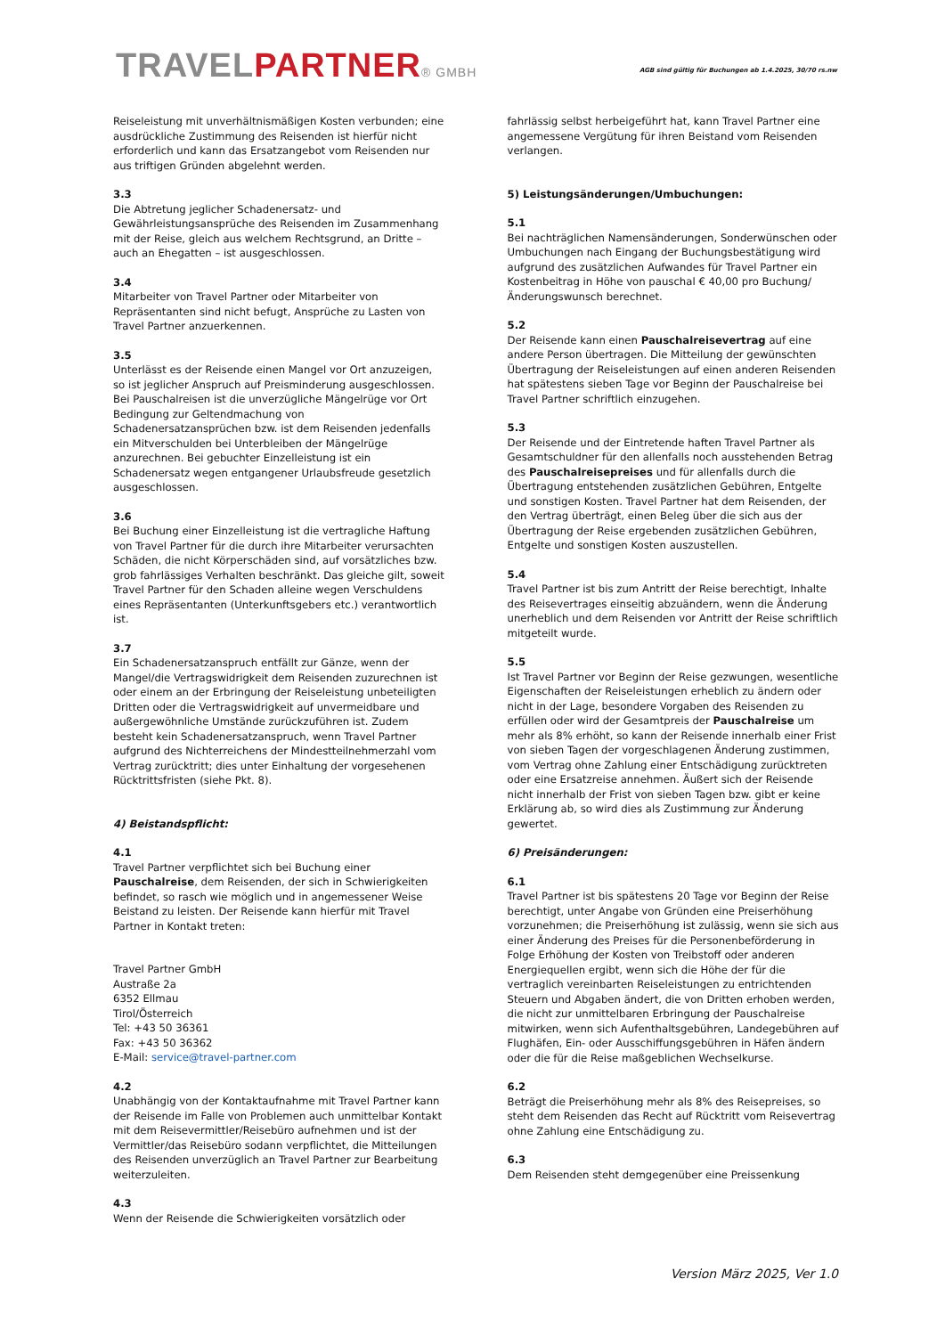TRAVELPARTNER® GMBH
AGB sind gültig für Buchungen ab 1.4.2025, 30/70 rs.nw
Reiseleistung mit unverhältnismäßigen Kosten verbunden; eine ausdrückliche Zustimmung des Reisenden ist hierfür nicht erforderlich und kann das Ersatzangebot vom Reisenden nur aus triftigen Gründen abgelehnt werden.
3.3
Die Abtretung jeglicher Schadenersatz- und Gewährleistungsansprüche des Reisenden im Zusammenhang mit der Reise, gleich aus welchem Rechtsgrund, an Dritte – auch an Ehegatten – ist ausgeschlossen.
3.4
Mitarbeiter von Travel Partner oder Mitarbeiter von Repräsentanten sind nicht befugt, Ansprüche zu Lasten von Travel Partner anzuerkennen.
3.5
Unterlässt es der Reisende einen Mangel vor Ort anzuzeigen, so ist jeglicher Anspruch auf Preisminderung ausgeschlossen. Bei Pauschalreisen ist die unverzügliche Mängelrüge vor Ort Bedingung zur Geltendmachung von Schadenersatzansprüchen bzw. ist dem Reisenden jedenfalls ein Mitverschulden bei Unterbleiben der Mängelrüge anzurechnen. Bei gebuchter Einzelleistung ist ein Schadenersatz wegen entgangener Urlaubsfreude gesetzlich ausgeschlossen.
3.6
Bei Buchung einer Einzelleistung ist die vertragliche Haftung von Travel Partner für die durch ihre Mitarbeiter verursachten Schäden, die nicht Körperschäden sind, auf vorsätzliches bzw. grob fahrlässiges Verhalten beschränkt. Das gleiche gilt, soweit Travel Partner für den Schaden alleine wegen Verschuldens eines Repräsentanten (Unterkunftsgebers etc.) verantwortlich ist.
3.7
Ein Schadenersatzanspruch entfällt zur Gänze, wenn der Mangel/die Vertragswidrigkeit dem Reisenden zuzurechnen ist oder einem an der Erbringung der Reiseleistung unbeteiligten Dritten oder die Vertragswidrigkeit auf unvermeidbare und außergewöhnliche Umstände zurückzuführen ist. Zudem besteht kein Schadenersatzanspruch, wenn Travel Partner aufgrund des Nichterreichens der Mindestteilnehmerzahl vom Vertrag zurücktritt; dies unter Einhaltung der vorgesehenen Rücktrittsfristen (siehe Pkt. 8).
4) Beistandspflicht:
4.1
Travel Partner verpflichtet sich bei Buchung einer Pauschalreise, dem Reisenden, der sich in Schwierigkeiten befindet, so rasch wie möglich und in angemessener Weise Beistand zu leisten. Der Reisende kann hierfür mit Travel Partner in Kontakt treten:
Travel Partner GmbH
Austraße 2a
6352 Ellmau
Tirol/Österreich
Tel: +43 50 36361
Fax: +43 50 36362
E-Mail: service@travel-partner.com
4.2
Unabhängig von der Kontaktaufnahme mit Travel Partner kann der Reisende im Falle von Problemen auch unmittelbar Kontakt mit dem Reisevermittler/Reisebüro aufnehmen und ist der Vermittler/das Reisebüro sodann verpflichtet, die Mitteilungen des Reisenden unverzüglich an Travel Partner zur Bearbeitung weiterzuleiten.
4.3
Wenn der Reisende die Schwierigkeiten vorsätzlich oder
fahrlässig selbst herbeigeführt hat, kann Travel Partner eine angemessene Vergütung für ihren Beistand vom Reisenden verlangen.
5) Leistungsänderungen/Umbuchungen:
5.1
Bei nachträglichen Namensänderungen, Sonderwünschen oder Umbuchungen nach Eingang der Buchungsbestätigung wird aufgrund des zusätzlichen Aufwandes für Travel Partner ein Kostenbeitrag in Höhe von pauschal € 40,00 pro Buchung/Änderungswunsch berechnet.
5.2
Der Reisende kann einen Pauschalreisevertrag auf eine andere Person übertragen. Die Mitteilung der gewünschten Übertragung der Reiseleistungen auf einen anderen Reisenden hat spätestens sieben Tage vor Beginn der Pauschalreise bei Travel Partner schriftlich einzugehen.
5.3
Der Reisende und der Eintretende haften Travel Partner als Gesamtschuldner für den allenfalls noch ausstehenden Betrag des Pauschalreisepreises und für allenfalls durch die Übertragung entstehenden zusätzlichen Gebühren, Entgelte und sonstigen Kosten. Travel Partner hat dem Reisenden, der den Vertrag überträgt, einen Beleg über die sich aus der Übertragung der Reise ergebenden zusätzlichen Gebühren, Entgelte und sonstigen Kosten auszustellen.
5.4
Travel Partner ist bis zum Antritt der Reise berechtigt, Inhalte des Reisevertrages einseitig abzuändern, wenn die Änderung unerheblich und dem Reisenden vor Antritt der Reise schriftlich mitgeteilt wurde.
5.5
Ist Travel Partner vor Beginn der Reise gezwungen, wesentliche Eigenschaften der Reiseleistungen erheblich zu ändern oder nicht in der Lage, besondere Vorgaben des Reisenden zu erfüllen oder wird der Gesamtpreis der Pauschalreise um mehr als 8% erhöht, so kann der Reisende innerhalb einer Frist von sieben Tagen der vorgeschlagenen Änderung zustimmen, vom Vertrag ohne Zahlung einer Entschädigung zurücktreten oder eine Ersatzreise annehmen. Äußert sich der Reisende nicht innerhalb der Frist von sieben Tagen bzw. gibt er keine Erklärung ab, so wird dies als Zustimmung zur Änderung gewertet.
6) Preisänderungen:
6.1
Travel Partner ist bis spätestens 20 Tage vor Beginn der Reise berechtigt, unter Angabe von Gründen eine Preiserhöhung vorzunehmen; die Preiserhöhung ist zulässig, wenn sie sich aus einer Änderung des Preises für die Personenbeförderung in Folge Erhöhung der Kosten von Treibstoff oder anderen Energiequellen ergibt, wenn sich die Höhe der für die vertraglich vereinbarten Reiseleistungen zu entrichtenden Steuern und Abgaben ändert, die von Dritten erhoben werden, die nicht zur unmittelbaren Erbringung der Pauschalreise mitwirken, wenn sich Aufenthaltsgebühren, Landegebühren auf Flughäfen, Ein- oder Ausschiffungsgebühren in Häfen ändern oder die für die Reise maßgeblichen Wechselkurse.
6.2
Beträgt die Preiserhöhung mehr als 8% des Reisepreises, so steht dem Reisenden das Recht auf Rücktritt vom Reisevertrag ohne Zahlung eine Entschädigung zu.
6.3
Dem Reisenden steht demgegenüber eine Preissenkung
Version März 2025, Ver 1.0